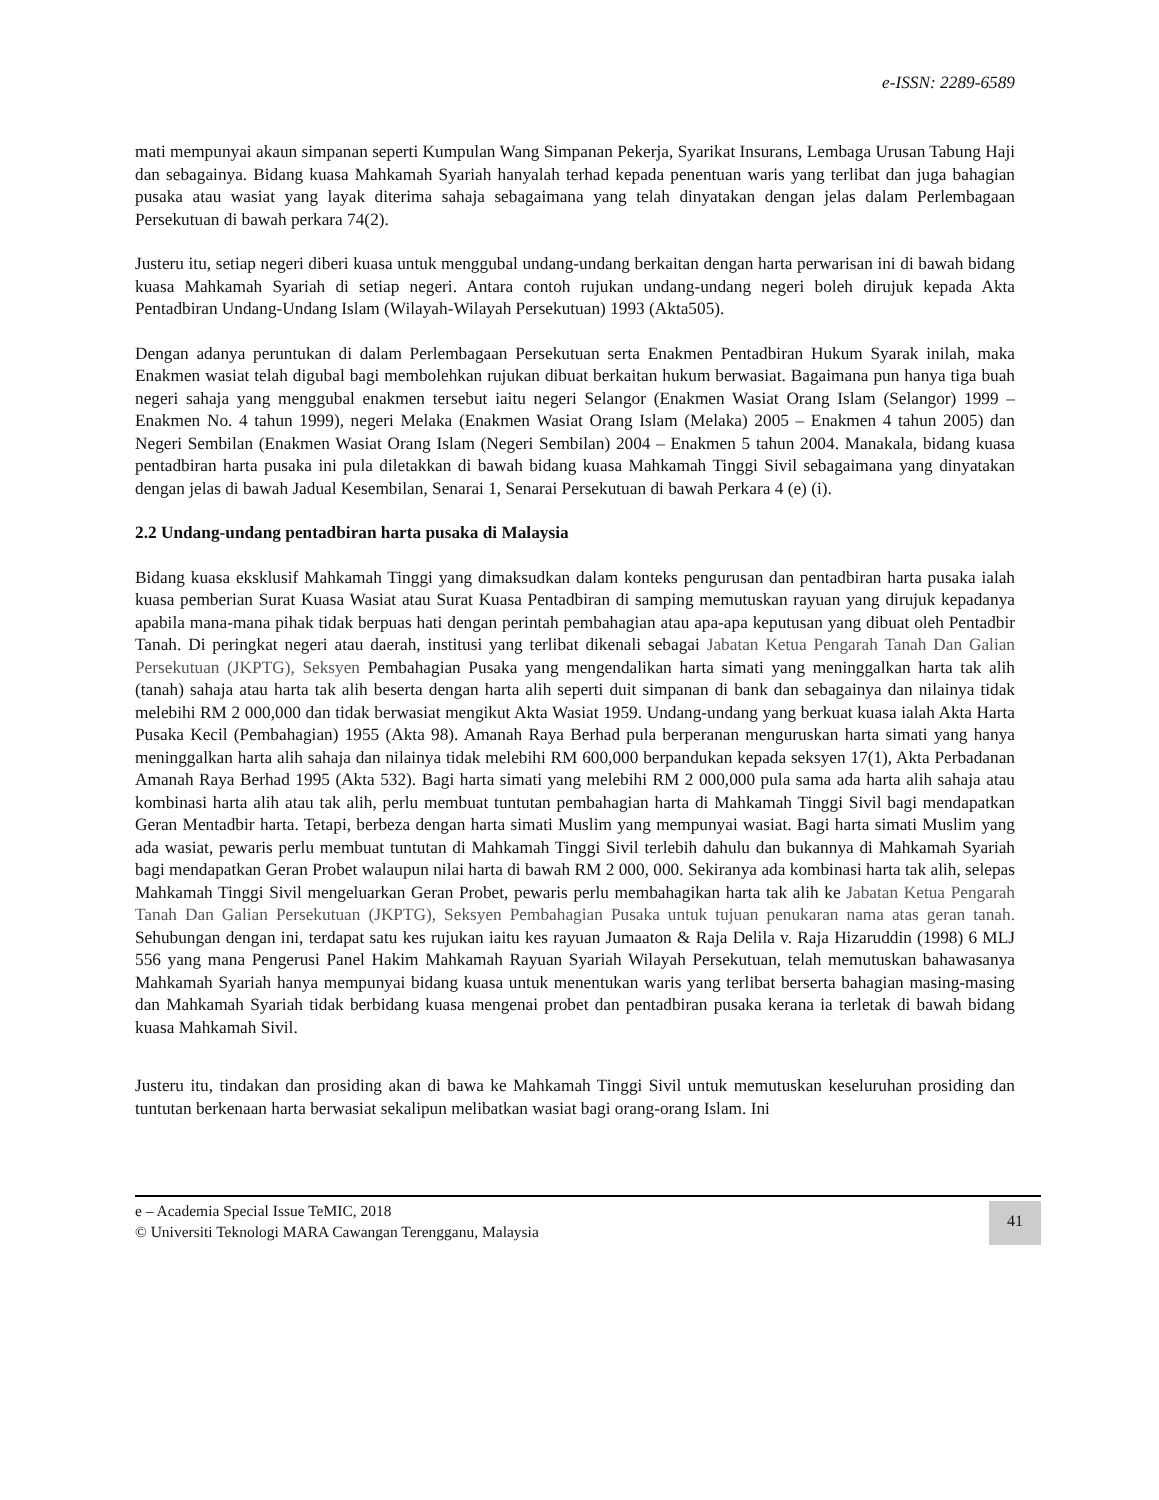e-ISSN: 2289-6589
mati mempunyai akaun simpanan seperti Kumpulan Wang Simpanan Pekerja, Syarikat Insurans, Lembaga Urusan Tabung Haji dan sebagainya. Bidang kuasa Mahkamah Syariah hanyalah terhad kepada penentuan waris yang terlibat dan juga bahagian pusaka atau wasiat yang layak diterima sahaja sebagaimana yang telah dinyatakan dengan jelas dalam Perlembagaan Persekutuan di bawah perkara 74(2).
Justeru itu, setiap negeri diberi kuasa untuk menggubal undang-undang berkaitan dengan harta perwarisan ini di bawah bidang kuasa Mahkamah Syariah di setiap negeri. Antara contoh rujukan undang-undang negeri boleh dirujuk kepada Akta Pentadbiran Undang-Undang Islam (Wilayah-Wilayah Persekutuan) 1993 (Akta505).
Dengan adanya peruntukan di dalam Perlembagaan Persekutuan serta Enakmen Pentadbiran Hukum Syarak inilah, maka Enakmen wasiat telah digubal bagi membolehkan rujukan dibuat berkaitan hukum berwasiat. Bagaimana pun hanya tiga buah negeri sahaja yang menggubal enakmen tersebut iaitu negeri Selangor (Enakmen Wasiat Orang Islam (Selangor) 1999 – Enakmen No. 4 tahun 1999), negeri Melaka (Enakmen Wasiat Orang Islam (Melaka) 2005 – Enakmen 4 tahun 2005) dan Negeri Sembilan (Enakmen Wasiat Orang Islam (Negeri Sembilan) 2004 – Enakmen 5 tahun 2004. Manakala, bidang kuasa pentadbiran harta pusaka ini pula diletakkan di bawah bidang kuasa Mahkamah Tinggi Sivil sebagaimana yang dinyatakan dengan jelas di bawah Jadual Kesembilan, Senarai 1, Senarai Persekutuan di bawah Perkara 4 (e) (i).
2.2 Undang-undang pentadbiran harta pusaka di Malaysia
Bidang kuasa eksklusif Mahkamah Tinggi yang dimaksudkan dalam konteks pengurusan dan pentadbiran harta pusaka ialah kuasa pemberian Surat Kuasa Wasiat atau Surat Kuasa Pentadbiran di samping memutuskan rayuan yang dirujuk kepadanya apabila mana-mana pihak tidak berpuas hati dengan perintah pembahagian atau apa-apa keputusan yang dibuat oleh Pentadbir Tanah. Di peringkat negeri atau daerah, institusi yang terlibat dikenali sebagai Jabatan Ketua Pengarah Tanah Dan Galian Persekutuan (JKPTG), Seksyen Pembahagian Pusaka yang mengendalikan harta simati yang meninggalkan harta tak alih (tanah) sahaja atau harta tak alih beserta dengan harta alih seperti duit simpanan di bank dan sebagainya dan nilainya tidak melebihi RM 2 000,000 dan tidak berwasiat mengikut Akta Wasiat 1959. Undang-undang yang berkuat kuasa ialah Akta Harta Pusaka Kecil (Pembahagian) 1955 (Akta 98). Amanah Raya Berhad pula berperanan menguruskan harta simati yang hanya meninggalkan harta alih sahaja dan nilainya tidak melebihi RM 600,000 berpandukan kepada seksyen 17(1), Akta Perbadanan Amanah Raya Berhad 1995 (Akta 532). Bagi harta simati yang melebihi RM 2 000,000 pula sama ada harta alih sahaja atau kombinasi harta alih atau tak alih, perlu membuat tuntutan pembahagian harta di Mahkamah Tinggi Sivil bagi mendapatkan Geran Mentadbir harta. Tetapi, berbeza dengan harta simati Muslim yang mempunyai wasiat. Bagi harta simati Muslim yang ada wasiat, pewaris perlu membuat tuntutan di Mahkamah Tinggi Sivil terlebih dahulu dan bukannya di Mahkamah Syariah bagi mendapatkan Geran Probet walaupun nilai harta di bawah RM 2 000, 000. Sekiranya ada kombinasi harta tak alih, selepas Mahkamah Tinggi Sivil mengeluarkan Geran Probet, pewaris perlu membahagikan harta tak alih ke Jabatan Ketua Pengarah Tanah Dan Galian Persekutuan (JKPTG), Seksyen Pembahagian Pusaka untuk tujuan penukaran nama atas geran tanah. Sehubungan dengan ini, terdapat satu kes rujukan iaitu kes rayuan Jumaaton & Raja Delila v. Raja Hizaruddin (1998) 6 MLJ 556 yang mana Pengerusi Panel Hakim Mahkamah Rayuan Syariah Wilayah Persekutuan, telah memutuskan bahawasanya Mahkamah Syariah hanya mempunyai bidang kuasa untuk menentukan waris yang terlibat berserta bahagian masing-masing dan Mahkamah Syariah tidak berbidang kuasa mengenai probet dan pentadbiran pusaka kerana ia terletak di bawah bidang kuasa Mahkamah Sivil.
Justeru itu, tindakan dan prosiding akan di bawa ke Mahkamah Tinggi Sivil untuk memutuskan keseluruhan prosiding dan tuntutan berkenaan harta berwasiat sekalipun melibatkan wasiat bagi orang-orang Islam. Ini
e – Academia Special Issue TeMIC, 2018
© Universiti Teknologi MARA Cawangan Terengganu, Malaysia
41